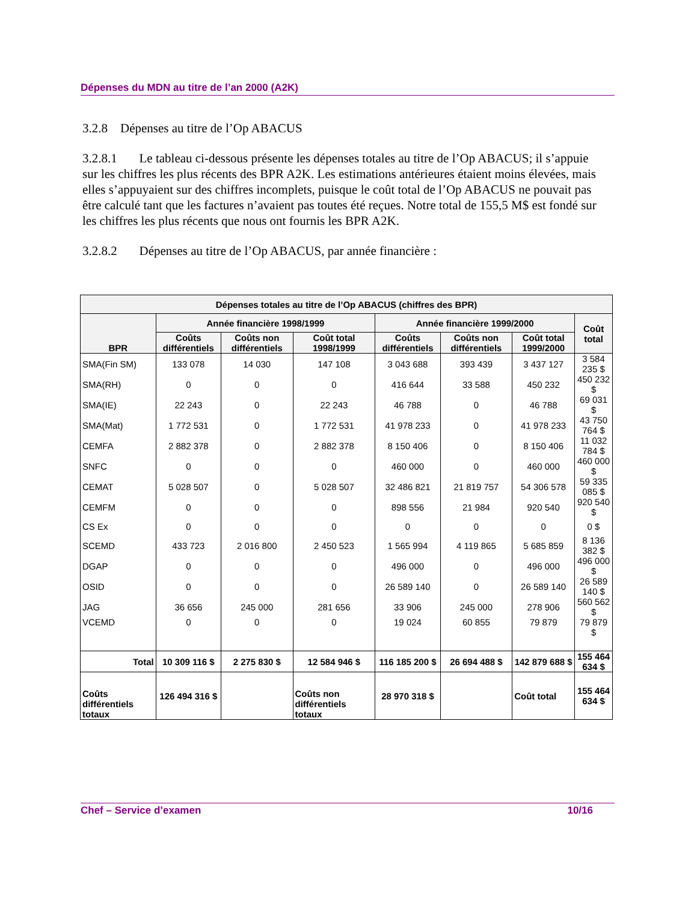Dépenses du MDN au titre de l’an 2000 (A2K)
3.2.8 Dépenses au titre de l’Op ABACUS
3.2.8.1 Le tableau ci-dessous présente les dépenses totales au titre de l’Op ABACUS; il s’appuie sur les chiffres les plus récents des BPR A2K. Les estimations antérieures étaient moins élevées, mais elles s’appuyaient sur des chiffres incomplets, puisque le coût total de l’Op ABACUS ne pouvait pas être calculé tant que les factures n’avaient pas toutes été reçues. Notre total de 155,5 M$ est fondé sur les chiffres les plus récents que nous ont fournis les BPR A2K.
3.2.8.2 Dépenses au titre de l’Op ABACUS, par année financière :
| Dépenses totales au titre de l’Op ABACUS (chiffres des BPR) | | | | | | | |
| --- | --- | --- | --- | --- | --- | --- | --- |
| BPR | Année financière 1998/1999 | | | Année financière 1999/2000 | | | Coût total |
| | Coûts différentiels | Coûts non différentiels | Coût total 1998/1999 | Coûts différentiels | Coûts non différentiels | Coût total 1999/2000 | |
| SMA(Fin SM) | 133 078 | 14 030 | 147 108 | 3 043 688 | 393 439 | 3 437 127 | 3 584 235 $ |
| SMA(RH) | 0 | 0 | 0 | 416 644 | 33 588 | 450 232 | 450 232 $ |
| SMA(IE) | 22 243 | 0 | 22 243 | 46 788 | 0 | 46 788 | 69 031 $ |
| SMA(Mat) | 1 772 531 | 0 | 1 772 531 | 41 978 233 | 0 | 41 978 233 | 43 750 764 $ |
| CEMFA | 2 882 378 | 0 | 2 882 378 | 8 150 406 | 0 | 8 150 406 | 11 032 784 $ |
| SNFC | 0 | 0 | 0 | 460 000 | 0 | 460 000 | 460 000 $ |
| CEMAT | 5 028 507 | 0 | 5 028 507 | 32 486 821 | 21 819 757 | 54 306 578 | 59 335 085 $ |
| CEMFM | 0 | 0 | 0 | 898 556 | 21 984 | 920 540 | 920 540 $ |
| CS Ex | 0 | 0 | 0 | 0 | 0 | 0 | 0 $ |
| SCEMD | 433 723 | 2 016 800 | 2 450 523 | 1 565 994 | 4 119 865 | 5 685 859 | 8 136 382 $ |
| DGAP | 0 | 0 | 0 | 496 000 | 0 | 496 000 | 496 000 $ |
| OSID | 0 | 0 | 0 | 26 589 140 | 0 | 26 589 140 | 26 589 140 $ |
| JAG | 36 656 | 245 000 | 281 656 | 33 906 | 245 000 | 278 906 | 560 562 $ |
| VCEMD | 0 | 0 | 0 | 19 024 | 60 855 | 79 879 | 79 879 $ |
| Total | 10 309 116 $ | 2 275 830 $ | 12 584 946 $ | 116 185 200 $ | 26 694 488 $ | 142 879 688 $ | 155 464 634 $ |
| Coûts différentiels totaux | 126 494 316 $ | | Coûts non différentiels totaux | 28 970 318 $ | | Coût total | 155 464 634 $ |
Chef – Service d’examen 10/16